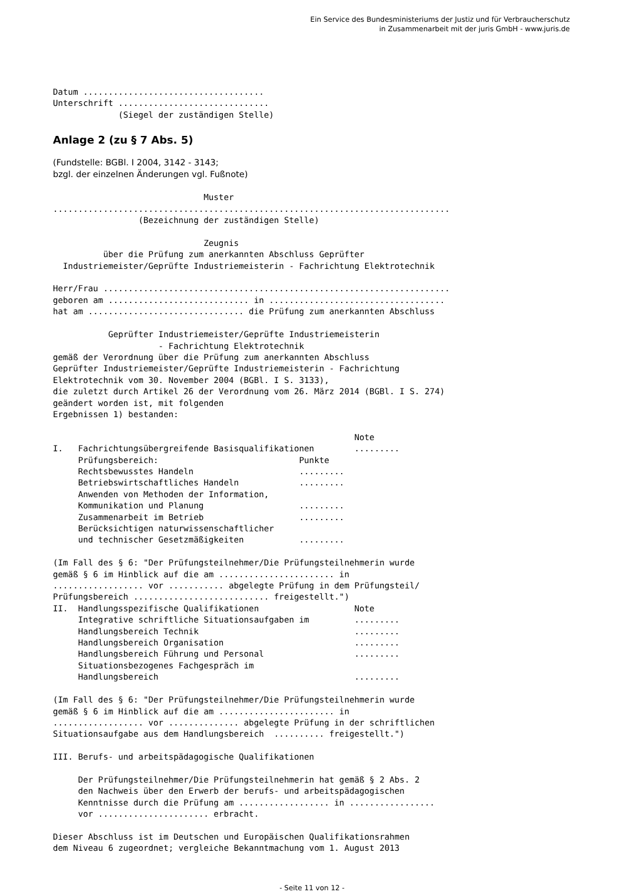Ein Service des Bundesministeriums der Justiz und für Verbraucherschutz
in Zusammenarbeit mit der juris GmbH - www.juris.de
Datum ....................................
Unterschrift ..............................
             (Siegel der zuständigen Stelle)
Anlage 2 (zu § 7 Abs. 5)
(Fundstelle: BGBl. I 2004, 3142 - 3143;
bzgl. der einzelnen Änderungen vgl. Fußnote)
                              Muster
...............................................................................
                 (Bezeichnung der zuständigen Stelle)

                              Zeugnis
          über die Prüfung zum anerkannten Abschluss Geprüfter
  Industriemeister/Geprüfte Industriemeisterin - Fachrichtung Elektrotechnik

Herr/Frau .....................................................................
geboren am ............................ in ...................................
hat am ............................... die Prüfung zum anerkannten Abschluss

           Geprüfter Industriemeister/Geprüfte Industriemeisterin
                     - Fachrichtung Elektrotechnik
gemäß der Verordnung über die Prüfung zum anerkannten Abschluss
Geprüfter Industriemeister/Geprüfte Industriemeisterin - Fachrichtung
Elektrotechnik vom 30. November 2004 (BGBl. I S. 3133),
die zuletzt durch Artikel 26 der Verordnung vom 26. März 2014 (BGBl. I S. 274)
geändert worden ist, mit folgenden
Ergebnissen 1) bestanden:

                                                            Note
I.   Fachrichtungsübergreifende Basisqualifikationen        .........
     Prüfungsbereich:                            Punkte
     Rechtsbewusstes Handeln                     .........
     Betriebswirtschaftliches Handeln            .........
     Anwenden von Methoden der Information,
     Kommunikation und Planung                   .........
     Zusammenarbeit im Betrieb                   .........
     Berücksichtigen naturwissenschaftlicher
     und technischer Gesetzmäßigkeiten           .........

(Im Fall des § 6: "Der Prüfungsteilnehmer/Die Prüfungsteilnehmerin wurde
gemäß § 6 im Hinblick auf die am ....................... in
.................. vor ........... abgelegte Prüfung in dem Prüfungsteil/
Prüfungsbereich ........................... freigestellt.")
II.  Handlungsspezifische Qualifikationen                   Note
     Integrative schriftliche Situationsaufgaben im         .........
     Handlungsbereich Technik                               .........
     Handlungsbereich Organisation                          .........
     Handlungsbereich Führung und Personal                  .........
     Situationsbezogenes Fachgespräch im
     Handlungsbereich                                       .........

(Im Fall des § 6: "Der Prüfungsteilnehmer/Die Prüfungsteilnehmerin wurde
gemäß § 6 im Hinblick auf die am ....................... in
.................. vor .............. abgelegte Prüfung in der schriftlichen
Situationsaufgabe aus dem Handlungsbereich  .......... freigestellt.")

III. Berufs- und arbeitspädagogische Qualifikationen

     Der Prüfungsteilnehmer/Die Prüfungsteilnehmerin hat gemäß § 2 Abs. 2
     den Nachweis über den Erwerb der berufs- und arbeitspädagogischen
     Kenntnisse durch die Prüfung am .................. in .................
     vor ...................... erbracht.

Dieser Abschluss ist im Deutschen und Europäischen Qualifikationsrahmen
dem Niveau 6 zugeordnet; vergleiche Bekanntmachung vom 1. August 2013
- Seite 11 von 12 -